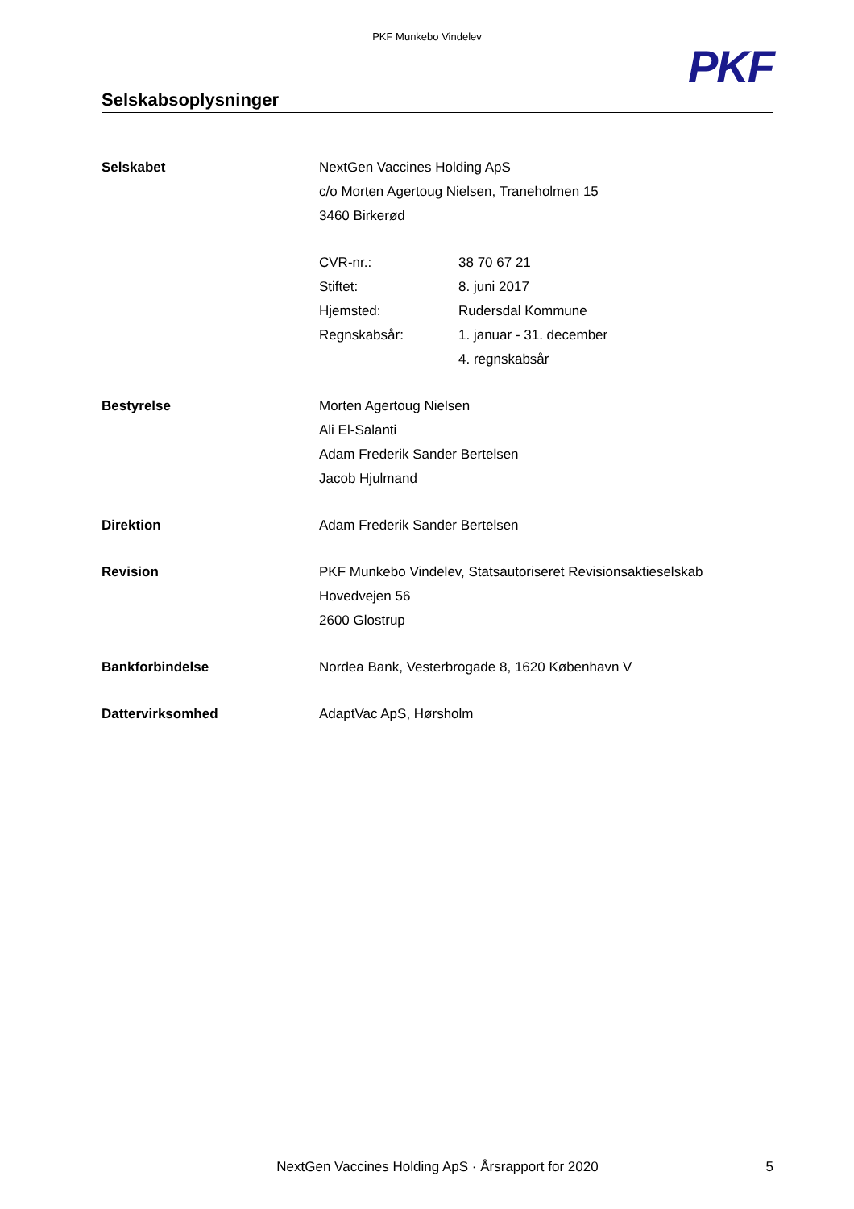PKF Munkebo Vindelev
PKF
Selskabsoplysninger
| Selskabet | NextGen Vaccines Holding ApS | |
| | c/o Morten Agertoug Nielsen, Traneholmen 15 | |
| | 3460 Birkerød | |
| | CVR-nr.: | 38 70 67 21 |
| | Stiftet: | 8. juni 2017 |
| | Hjemsted: | Rudersdal Kommune |
| | Regnskabsår: | 1. januar - 31. december |
| | | 4. regnskabsår |
| Bestyrelse | Morten Agertoug Nielsen | |
| | Ali El-Salanti | |
| | Adam Frederik Sander Bertelsen | |
| | Jacob Hjulmand | |
| Direktion | Adam Frederik Sander Bertelsen | |
| Revision | PKF Munkebo Vindelev, Statsautoriseret Revisionsaktieselskab | |
| | Hovedvejen 56 | |
| | 2600 Glostrup | |
| Bankforbindelse | Nordea Bank, Vesterbrogade 8, 1620 København V | |
| Dattervirksomhed | AdaptVac ApS, Hørsholm | |
NextGen Vaccines Holding ApS · Årsrapport for 2020 5